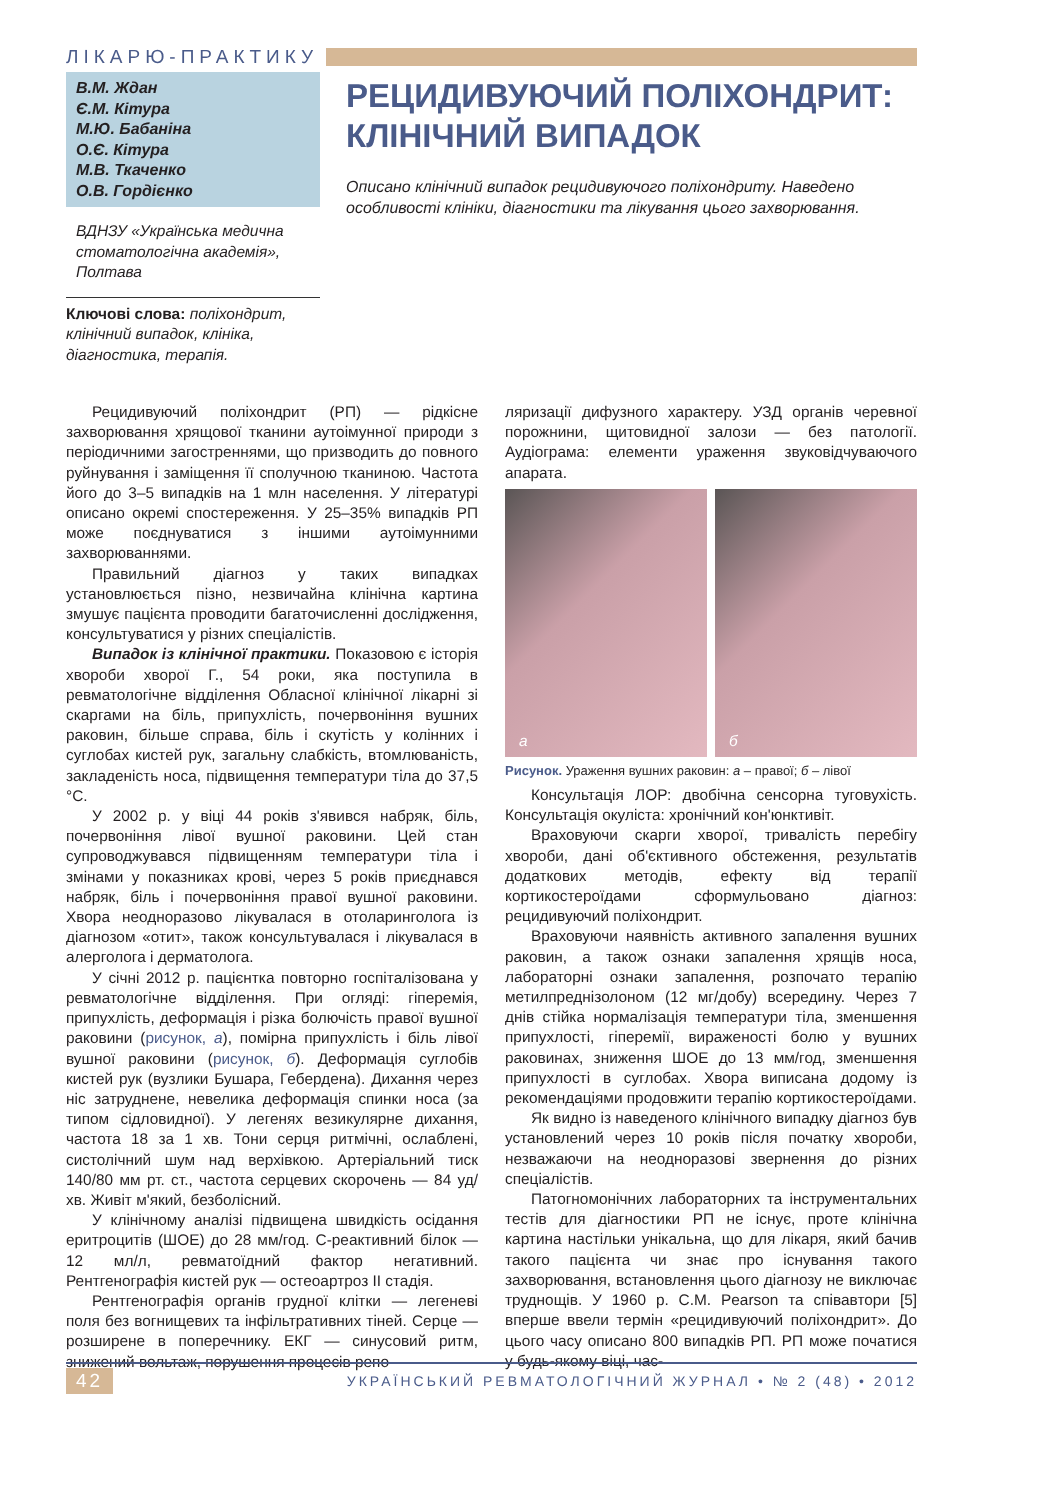ЛІКАРЮ-ПРАКТИКУ
В.М. Ждан
Є.М. Кітура
М.Ю. Бабаніна
О.Є. Кітура
М.В. Ткаченко
О.В. Гордієнко
ВДНЗУ «Українська медична стоматологічна академія», Полтава
Ключові слова: поліхондрит, клінічний випадок, клініка, діагностика, терапія.
РЕЦИДИВУЮЧИЙ ПОЛІХОНДРИТ: КЛІНІЧНИЙ ВИПАДОК
Описано клінічний випадок рецидивуючого поліхондриту. Наведено особливості клініки, діагностики та лікування цього захворювання.
Рецидивуючий поліхондрит (РП) — рідкісне захворювання хрящової тканини аутоімунної природи з періодичними загостреннями, що призводить до повного руйнування і заміщення її сполучною тканиною. Частота його до 3–5 випадків на 1 млн населення. У літературі описано окремі спостереження. У 25–35% випадків РП може поєднуватися з іншими аутоімунними захворюваннями.
Правильний діагноз у таких випадках установлюється пізно, незвичайна клінічна картина змушує пацієнта проводити багаточисленні дослідження, консультуватися у різних спеціалістів.
Випадок із клінічної практики. Показовою є історія хвороби хворої Г., 54 роки, яка поступила в ревматологічне відділення Обласної клінічної лікарні зі скаргами на біль, припухлість, почервоніння вушних раковин, більше справа, біль і скутість у колінних і суглобах кистей рук, загальну слабкість, втомлюваність, закладеність носа, підвищення температури тіла до 37,5 °С.
У 2002 р. у віці 44 років з'явився набряк, біль, почервоніння лівої вушної раковини. Цей стан супроводжувався підвищенням температури тіла і змінами у показниках крові, через 5 років приєднався набряк, біль і почервоніння правої вушної раковини. Хвора неодноразово лікувалася в отоларинголога із діагнозом «отит», також консультувалася і лікувалася в алерголога і дерматолога.
У січні 2012 р. пацієнтка повторно госпіталізована у ревматологічне відділення. При огляді: гіперемія, припухлість, деформація і різка болючість правої вушної раковини (рисунок, а), помірна припухлість і біль лівої вушної раковини (рисунок, б). Деформація суглобів кистей рук (вузлики Бушара, Гебердена). Дихання через ніс затруднене, невелика деформація спинки носа (за типом сідловидної). У легенях везикулярне дихання, частота 18 за 1 хв. Тони серця ритмічні, ослаблені, систолічний шум над верхівкою. Артеріальний тиск 140/80 мм рт. ст., частота серцевих скорочень — 84 уд/хв. Живіт м'який, безболісний.
У клінічному аналізі підвищена швидкість осідання еритроцитів (ШОЕ) до 28 мм/год. С-реактивний білок — 12 мл/л, ревматоїдний фактор негативний. Рентгенографія кистей рук — остеоартроз ІІ стадія.
Рентгенографія органів грудної клітки — легеневі поля без вогнищевих та інфільтративних тіней. Серце — розширене в поперечнику. ЕКГ — синусовий ритм, знижений вольтаж, порушення процесів репо-
ляризації дифузного характеру. УЗД органів черевної порожнини, щитовидної залози — без патології. Аудіограма: елементи ураження звуковідчуваючого апарата.
а б
Рисунок. Ураження вушних раковин: а – правої; б – лівої
Консультація ЛОР: двобічна сенсорна туговухість. Консультація окуліста: хронічний кон'юнктивіт.
Враховуючи скарги хворої, тривалість перебігу хвороби, дані об'єктивного обстеження, результатів додаткових методів, ефекту від терапії кортикостероїдами сформульовано діагноз: рецидивуючий поліхондрит.
Враховуючи наявність активного запалення вушних раковин, а також ознаки запалення хрящів носа, лабораторні ознаки запалення, розпочато терапію метилпреднізолоном (12 мг/добу) всередину. Через 7 днів стійка нормалізація температури тіла, зменшення припухлості, гіперемії, вираженості болю у вушних раковинах, зниження ШОЕ до 13 мм/год, зменшення припухлості в суглобах. Хвора виписана додому із рекомендаціями продовжити терапію кортикостероїдами.
Як видно із наведеного клінічного випадку діагноз був установлений через 10 років після початку хвороби, незважаючи на неодноразові звернення до різних спеціалістів.
Патогномонічних лабораторних та інструментальних тестів для діагностики РП не існує, проте клінічна картина настільки унікальна, що для лікаря, який бачив такого пацієнта чи знає про існування такого захворювання, встановлення цього діагнозу не виключає труднощів. У 1960 р. С.М. Pearson та співавтори [5] вперше ввели термін «рецидивуючий поліхондрит». До цього часу описано 800 випадків РП. РП може початися у будь-якому віці, час-
42 УКРАЇНСЬКИЙ РЕВМАТОЛОГІЧНИЙ ЖУРНАЛ • № 2 (48) • 2012